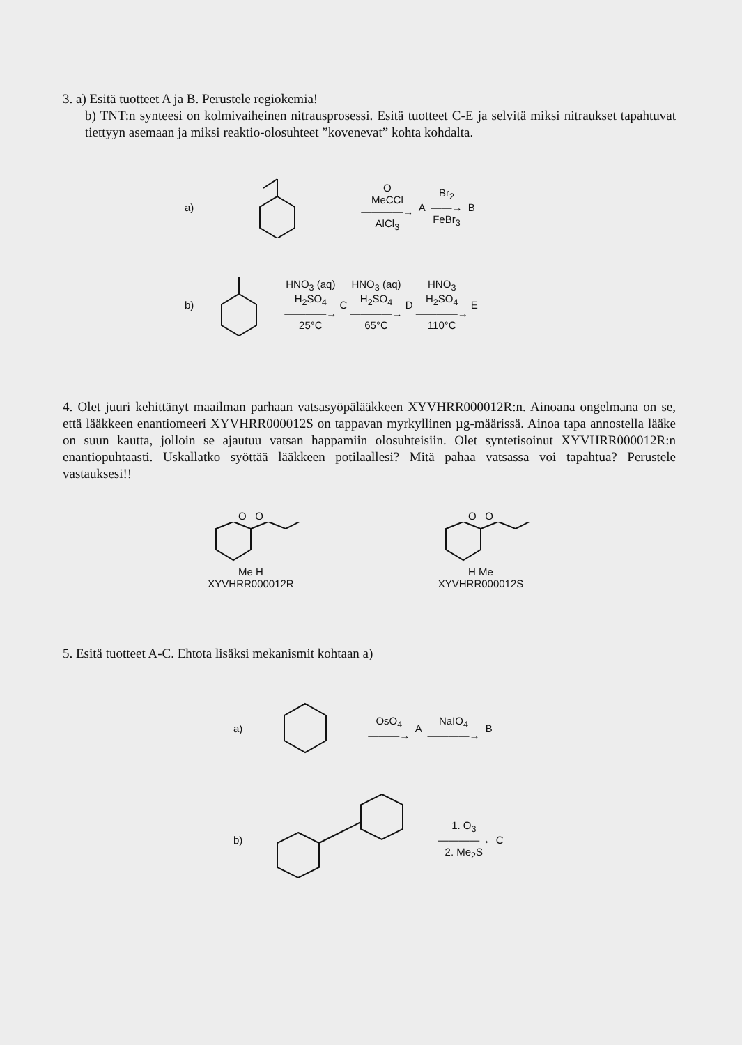3. a) Esitä tuotteet A ja B. Perustele regiokemia!
b) TNT:n synteesi on kolmivaiheinen nitrausprosessi. Esitä tuotteet C-E ja selvitä miksi nitraukset tapahtuvat tiettyyn asemaan ja miksi reaktio-olosuhteet ”kovenevat” kohta kohdalta.
a) O
MeCCl
————→
AlCl<sub>3</sub> A Br<sub>2</sub>
——→
FeBr<sub>3</sub> B
b) HNO<sub>3</sub> (aq)
H<sub>2</sub>SO<sub>4</sub>
————→
25°C C HNO<sub>3</sub> (aq)
H<sub>2</sub>SO<sub>4</sub>
————→
65°C D HNO<sub>3</sub>
H<sub>2</sub>SO<sub>4</sub>
————→
110°C E
4. Olet juuri kehittänyt maailman parhaan vatsasyöpälääkkeen XYVHRR000012R:n. Ainoana ongelmana on se, että lääkkeen enantiomeeri XYVHRR000012S on tappavan myrkyllinen µg-määrissä. Ainoa tapa annostella lääke on suun kautta, jolloin se ajautuu vatsan happamiin olosuhteisiin. Olet syntetisoinut XYVHRR000012R:n enantiopuhtaasti. Uskallatko syöttää lääkkeen potilaallesi? Mitä pahaa vatsassa voi tapahtua? Perustele vastauksesi!!
O O
Me H
XYVHRR000012R
O O
H Me
XYVHRR000012S
5. Esitä tuotteet A-C. Ehtota lisäksi mekanismit kohtaan a)
a) OsO<sub>4</sub>
———→ A NaIO<sub>4</sub>
————→ B
b) 1. O<sub>3</sub>
————→
2. Me<sub>2</sub>S C